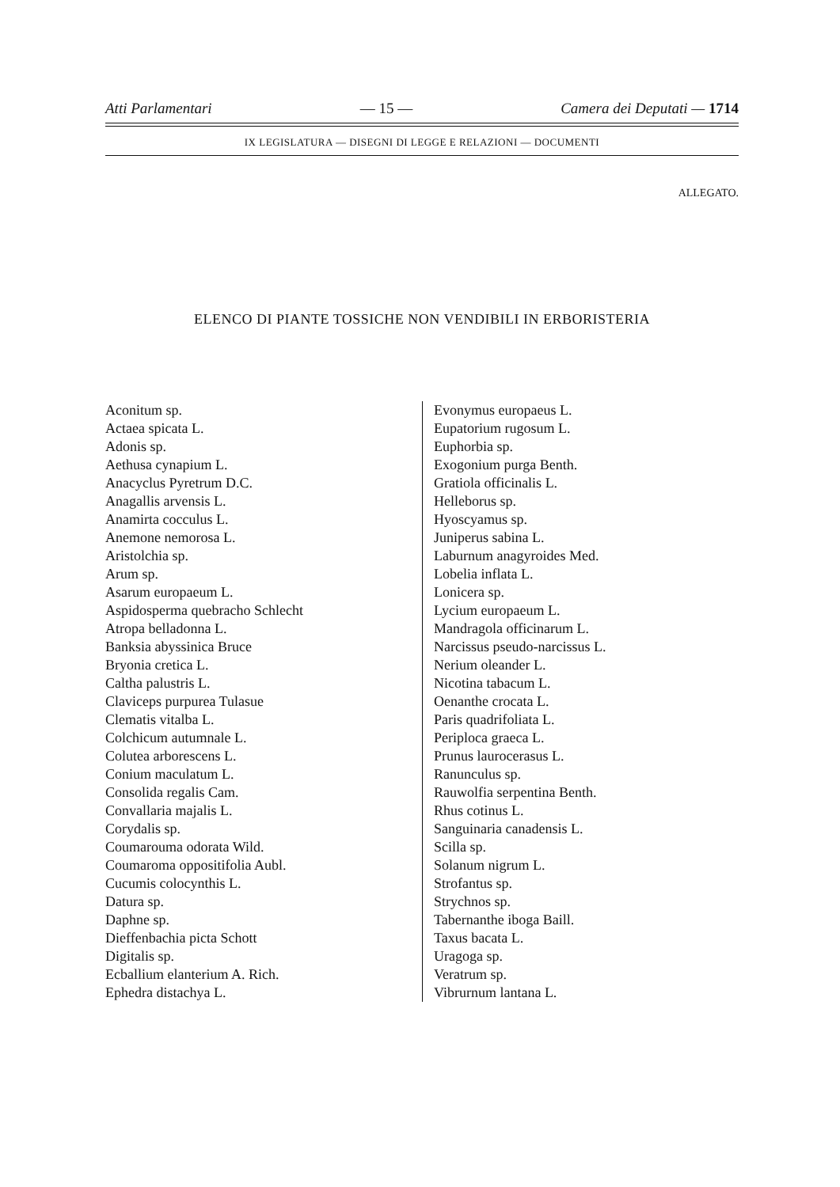Atti Parlamentari — 15 — Camera dei Deputati — 1714
IX LEGISLATURA — DISEGNI DI LEGGE E RELAZIONI — DOCUMENTI
ALLEGATO.
ELENCO DI PIANTE TOSSICHE NON VENDIBILI IN ERBORISTERIA
Aconitum sp.
Actaea spicata L.
Adonis sp.
Aethusa cynapium L.
Anacyclus Pyretrum D.C.
Anagallis arvensis L.
Anamirta cocculus L.
Anemone nemorosa L.
Aristolchia sp.
Arum sp.
Asarum europaeum L.
Aspidosperma quebracho Schlecht
Atropa belladonna L.
Banksia abyssinica Bruce
Bryonia cretica L.
Caltha palustris L.
Claviceps purpurea Tulasue
Clematis vitalba L.
Colchicum autumnale L.
Colutea arborescens L.
Conium maculatum L.
Consolida regalis Cam.
Convallaria majalis L.
Corydalis sp.
Coumarouma odorata Wild.
Coumaroma oppositifolia Aubl.
Cucumis colocynthis L.
Datura sp.
Daphne sp.
Dieffenbachia picta Schott
Digitalis sp.
Ecballium elanterium A. Rich.
Ephedra distachya L.
Evonymus europaeus L.
Eupatorium rugosum L.
Euphorbia sp.
Exogonium purga Benth.
Gratiola officinalis L.
Helleborus sp.
Hyoscyamus sp.
Juniperus sabina L.
Laburnum anagyroides Med.
Lobelia inflata L.
Lonicera sp.
Lycium europaeum L.
Mandragola officinarum L.
Narcissus pseudo-narcissus L.
Nerium oleander L.
Nicotina tabacum L.
Oenanthe crocata L.
Paris quadrifoliata L.
Periploca graeca L.
Prunus laurocerasus L.
Ranunculus sp.
Rauwolfia serpentina Benth.
Rhus cotinus L.
Sanguinaria canadensis L.
Scilla sp.
Solanum nigrum L.
Strofantus sp.
Strychnos sp.
Tabernanthe iboga Baill.
Taxus bacata L.
Uragoga sp.
Veratrum sp.
Vibrurnum lantana L.